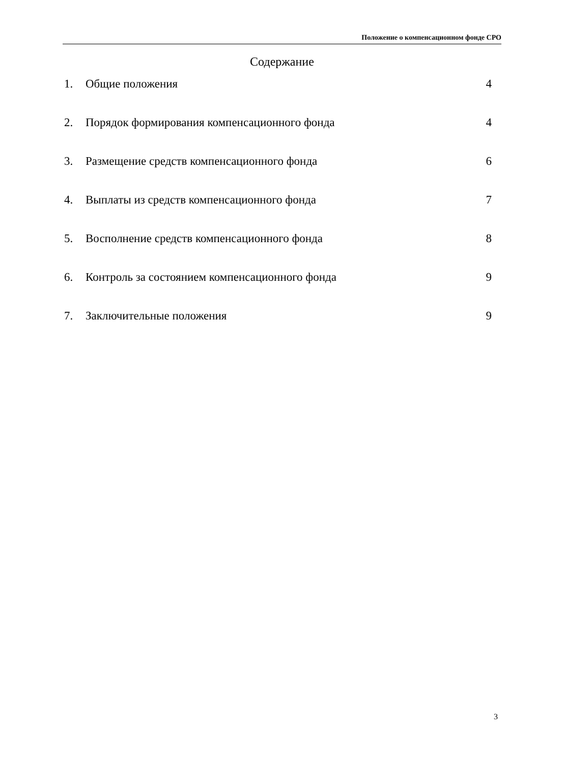Положение о компенсационном фонде СРО
Содержание
1. Общие положения 4
2. Порядок формирования компенсационного фонда 4
3. Размещение средств компенсационного фонда 6
4. Выплаты из средств компенсационного фонда 7
5. Восполнение средств компенсационного фонда 8
6. Контроль за состоянием компенсационного фонда 9
7. Заключительные положения 9
3